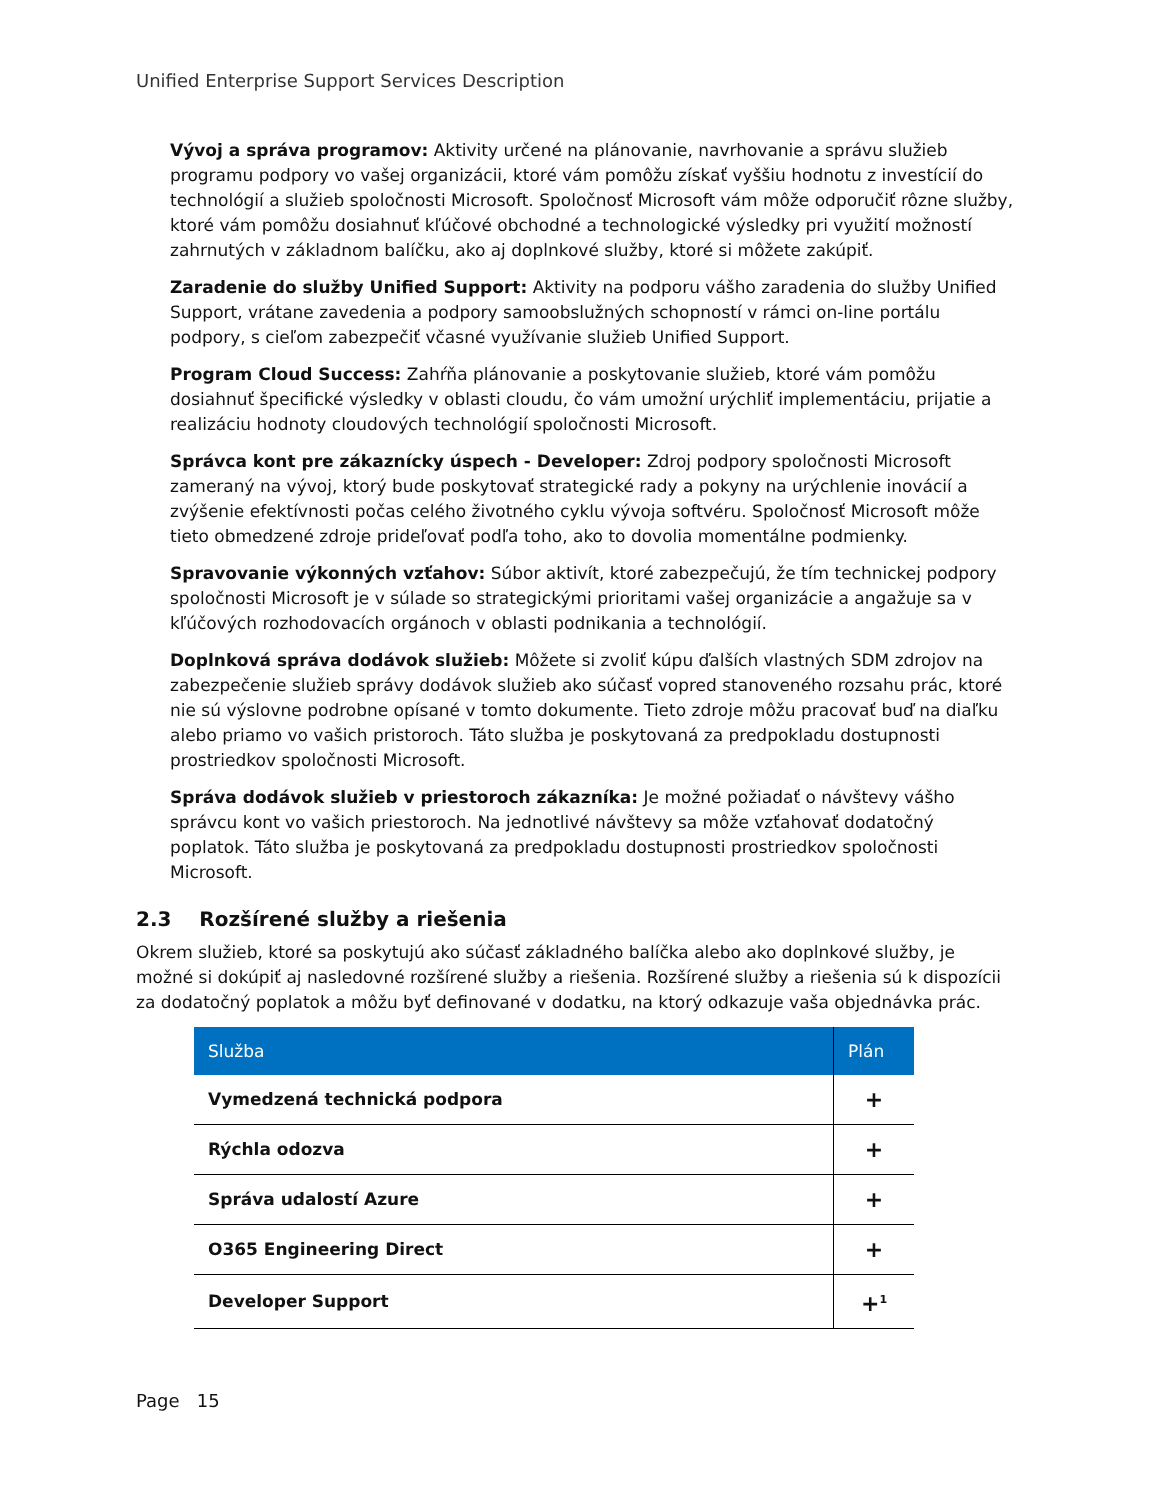Unified Enterprise Support Services Description
Vývoj a správa programov: Aktivity určené na plánovanie, navrhovanie a správu služieb programu podpory vo vašej organizácii, ktoré vám pomôžu získať vyššiu hodnotu z investícií do technológií a služieb spoločnosti Microsoft. Spoločnosť Microsoft vám môže odporučiť rôzne služby, ktoré vám pomôžu dosiahnuť kľúčové obchodné a technologické výsledky pri využití možností zahrnutých v základnom balíčku, ako aj doplnkové služby, ktoré si môžete zakúpiť.
Zaradenie do služby Unified Support: Aktivity na podporu vášho zaradenia do služby Unified Support, vrátane zavedenia a podpory samoobslužných schopností v rámci on-line portálu podpory, s cieľom zabezpečiť včasné využívanie služieb Unified Support.
Program Cloud Success: Zahŕňa plánovanie a poskytovanie služieb, ktoré vám pomôžu dosiahnuť špecifické výsledky v oblasti cloudu, čo vám umožní urýchliť implementáciu, prijatie a realizáciu hodnoty cloudových technológií spoločnosti Microsoft.
Správca kont pre zákaznícky úspech - Developer: Zdroj podpory spoločnosti Microsoft zameraný na vývoj, ktorý bude poskytovať strategické rady a pokyny na urýchlenie inovácií a zvýšenie efektívnosti počas celého životného cyklu vývoja softvéru. Spoločnosť Microsoft môže tieto obmedzené zdroje prideľovať podľa toho, ako to dovolia momentálne podmienky.
Spravovanie výkonných vzťahov: Súbor aktivít, ktoré zabezpečujú, že tím technickej podpory spoločnosti Microsoft je v súlade so strategickými prioritami vašej organizácie a angažuje sa v kľúčových rozhodovacích orgánoch v oblasti podnikania a technológií.
Doplnková správa dodávok služieb: Môžete si zvoliť kúpu ďalších vlastných SDM zdrojov na zabezpečenie služieb správy dodávok služieb ako súčasť vopred stanoveného rozsahu prác, ktoré nie sú výslovne podrobne opísané v tomto dokumente. Tieto zdroje môžu pracovať buď na diaľku alebo priamo vo vašich pristoroch. Táto služba je poskytovaná za predpokladu dostupnosti prostriedkov spoločnosti Microsoft.
Správa dodávok služieb v priestoroch zákazníka: Je možné požiadať o návštevy vášho správcu kont vo vašich priestoroch. Na jednotlivé návštevy sa môže vzťahovať dodatočný poplatok. Táto služba je poskytovaná za predpokladu dostupnosti prostriedkov spoločnosti Microsoft.
2.3 Rozšírené služby a riešenia
Okrem služieb, ktoré sa poskytujú ako súčasť základného balíčka alebo ako doplnkové služby, je možné si dokúpiť aj nasledovné rozšírené služby a riešenia. Rozšírené služby a riešenia sú k dispozícii za dodatočný poplatok a môžu byť definované v dodatku, na ktorý odkazuje vaša objednávka prác.
| Služba | Plán |
| --- | --- |
| Vymedzená technická podpora | + |
| Rýchla odozva | + |
| Správa udalostí Azure | + |
| O365 Engineering Direct | + |
| Developer Support | +<sup>1</sup> |
Page 15